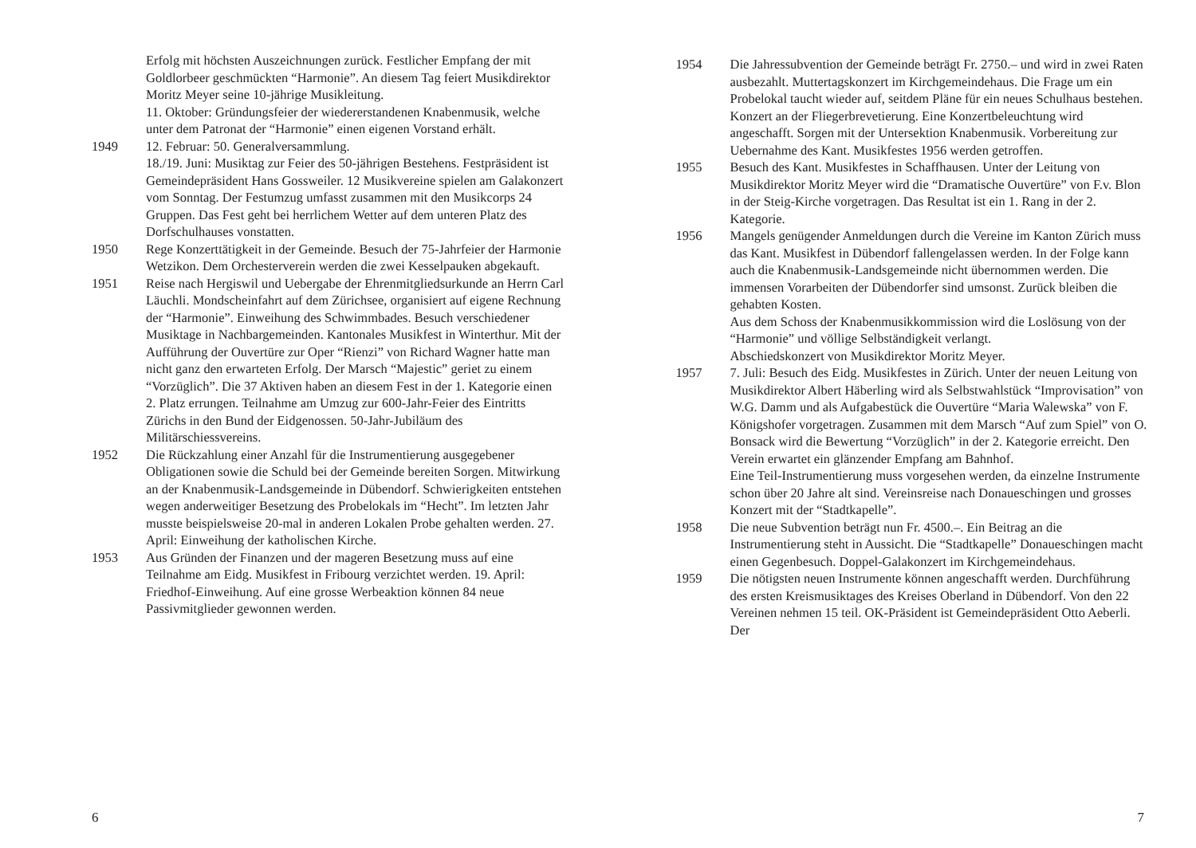Erfolg mit höchsten Auszeichnungen zurück. Festlicher Empfang der mit Goldlorbeer geschmückten “Harmonie”. An diesem Tag feiert Musikdirektor Moritz Meyer seine 10-jährige Musikleitung.
11. Oktober: Gründungsfeier der wiedererstandenen Knabenmusik, welche unter dem Patronat der “Harmonie” einen eigenen Vorstand erhält.
1949 12. Februar: 50. Generalversammlung.
18./19. Juni: Musiktag zur Feier des 50-jährigen Bestehens. Festpräsident ist Gemeindepräsident Hans Gossweiler. 12 Musikvereine spielen am Galakonzert vom Sonntag. Der Festumzug umfasst zusammen mit den Musikcorps 24 Gruppen. Das Fest geht bei herrlichem Wetter auf dem unteren Platz des Dorfschulhauses vonstatten.
1950 Rege Konzerttätigkeit in der Gemeinde. Besuch der 75-Jahrfeier der Harmonie Wetzikon. Dem Orchesterverein werden die zwei Kesselpauken abgekauft.
1951 Reise nach Hergiswil und Uebergabe der Ehrenmitgliedsurkunde an Herrn Carl Läuchli. Mondscheinfahrt auf dem Zürichsee, organisiert auf eigene Rechnung der “Harmonie”. Einweihung des Schwimmbades. Besuch verschiedener Musiktage in Nachbargemeinden. Kantonales Musikfest in Winterthur. Mit der Aufführung der Ouvertüre zur Oper “Rienzi” von Richard Wagner hatte man nicht ganz den erwarteten Erfolg. Der Marsch “Majestic” geriet zu einem “Vorzüglich”. Die 37 Aktiven haben an diesem Fest in der 1. Kategorie einen 2. Platz errungen. Teilnahme am Umzug zur 600-Jahr-Feier des Eintritts Zürichs in den Bund der Eidgenossen. 50-Jahr-Jubiläum des Militärschiessvereins.
1952 Die Rückzahlung einer Anzahl für die Instrumentierung ausgegebener Obligationen sowie die Schuld bei der Gemeinde bereiten Sorgen. Mitwirkung an der Knabenmusik-Landsgemeinde in Dübendorf. Schwierigkeiten entstehen wegen anderweitiger Besetzung des Probelokals im “Hecht”. Im letzten Jahr musste beispielsweise 20-mal in anderen Lokalen Probe gehalten werden. 27. April: Einweihung der katholischen Kirche.
1953 Aus Gründen der Finanzen und der mageren Besetzung muss auf eine Teilnahme am Eidg. Musikfest in Fribourg verzichtet werden. 19. April: Friedhof-Einweihung. Auf eine grosse Werbeaktion können 84 neue Passivmitglieder gewonnen werden.
6
1954 Die Jahressubvention der Gemeinde beträgt Fr. 2750.– und wird in zwei Raten ausbezahlt. Muttertagskonzert im Kirchgemeindehaus. Die Frage um ein Probelokal taucht wieder auf, seitdem Pläne für ein neues Schulhaus bestehen. Konzert an der Fliegerbrevetierung. Eine Konzertbeleuchtung wird angeschafft. Sorgen mit der Untersektion Knabenmusik. Vorbereitung zur Uebernahme des Kant. Musikfestes 1956 werden getroffen.
1955 Besuch des Kant. Musikfestes in Schaffhausen. Unter der Leitung von Musikdirektor Moritz Meyer wird die “Dramatische Ouvertüre” von F.v. Blon in der Steig-Kirche vorgetragen. Das Resultat ist ein 1. Rang in der 2. Kategorie.
1956 Mangels genügender Anmeldungen durch die Vereine im Kanton Zürich muss das Kant. Musikfest in Dübendorf fallengelassen werden. In der Folge kann auch die Knabenmusik-Landsgemeinde nicht übernommen werden. Die immensen Vorarbeiten der Dübendorfer sind umsonst. Zurück bleiben die gehabten Kosten.
Aus dem Schoss der Knabenmusikkommission wird die Loslösung von der “Harmonie” und völlige Selbständigkeit verlangt.
Abschiedskonzert von Musikdirektor Moritz Meyer.
1957 7. Juli: Besuch des Eidg. Musikfestes in Zürich. Unter der neuen Leitung von Musikdirektor Albert Häberling wird als Selbstwahlstück “Improvisation” von W.G. Damm und als Aufgabestück die Ouvertüre “Maria Walewska” von F. Königshofer vorgetragen. Zusammen mit dem Marsch “Auf zum Spiel” von O. Bonsack wird die Bewertung “Vorzüglich” in der 2. Kategorie erreicht. Den Verein erwartet ein glänzender Empfang am Bahnhof.
Eine Teil-Instrumentierung muss vorgesehen werden, da einzelne Instrumente schon über 20 Jahre alt sind. Vereinsreise nach Donaueschingen und grosses Konzert mit der “Stadtkapelle”.
1958 Die neue Subvention beträgt nun Fr. 4500.–. Ein Beitrag an die Instrumentierung steht in Aussicht. Die “Stadtkapelle” Donaueschingen macht einen Gegenbesuch. Doppel-Galakonzert im Kirchgemeindehaus.
1959 Die nötigsten neuen Instrumente können angeschafft werden. Durchführung des ersten Kreismusiktages des Kreises Oberland in Dübendorf. Von den 22 Vereinen nehmen 15 teil. OK-Präsident ist Gemeindepräsident Otto Aeberli. Der
7